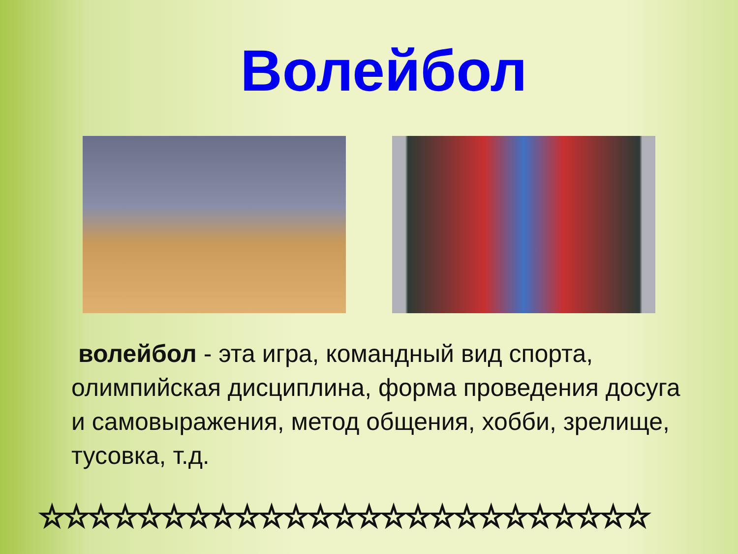Волейбол
волейбол - эта игра, командный вид спорта, олимпийская дисциплина, форма проведения досуга и самовыражения, метод общения, хобби, зрелище, тусовка, т.д.
☆☆☆☆☆☆☆☆☆☆☆☆☆☆☆☆☆☆☆☆☆☆☆☆☆